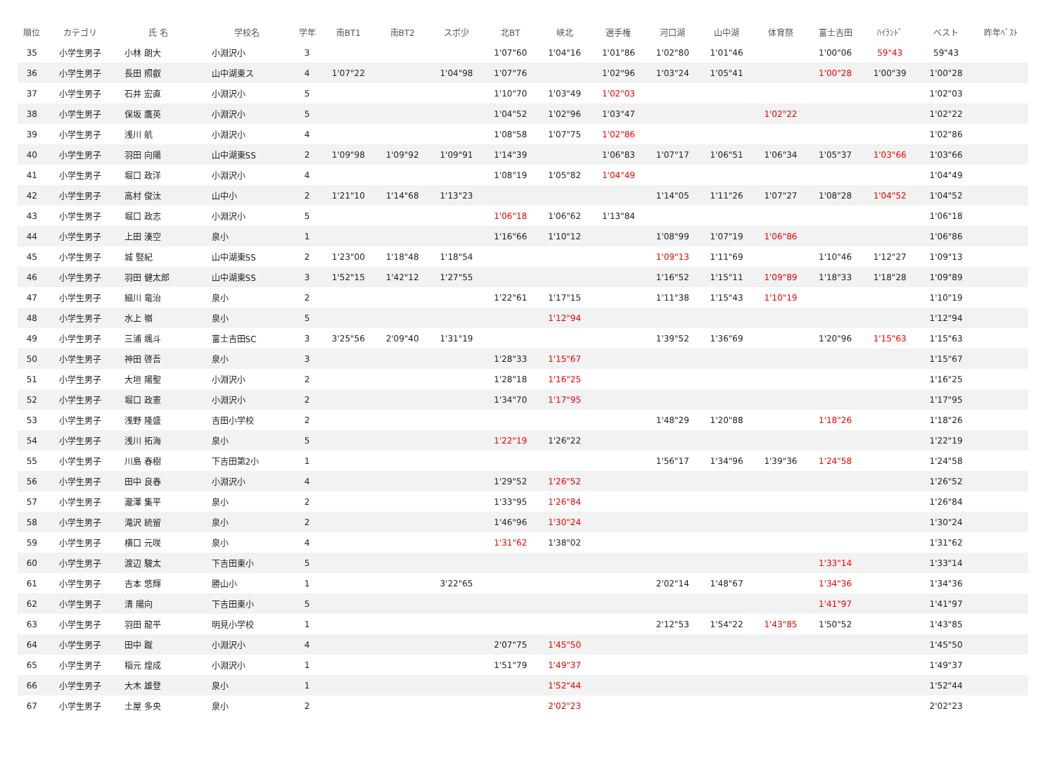| 順位 | カテゴリ | 氏 名 | 学校名 | 学年 | 南BT1 | 南BT2 | スポ少 | 北BT | 峡北 | 選手権 | 河口湖 | 山中湖 | 体育祭 | 富士吉田 | ﾊｲﾗﾝﾄﾞ | | ベスト | 昨年ﾍﾞｽﾄ |
| --- | --- | --- | --- | --- | --- | --- | --- | --- | --- | --- | --- | --- | --- | --- | --- | --- | --- | --- |
| 35 | 小学生男子 | 小林 朗大 | 小淵沢小 | 3 | | | | 1'07"60 | 1'04"16 | 1'01"86 | 1'02"80 | 1'01"46 | | 1'00"06 | 59"43 | | 59"43 | |
| 36 | 小学生男子 | 長田 照叡 | 山中湖東ス | 4 | 1'07"22 | | 1'04"98 | 1'07"76 | | 1'02"96 | 1'03"24 | 1'05"41 | | 1'00"28 | 1'00"39 | | 1'00"28 | |
| 37 | 小学生男子 | 石井 宏直 | 小淵沢小 | 5 | | | | 1'10"70 | 1'03"49 | 1'02"03 | | | | | | | 1'02"03 | |
| 38 | 小学生男子 | 保坂 鷹英 | 小淵沢小 | 5 | | | | 1'04"52 | 1'02"96 | 1'03"47 | | | 1'02"22 | | | | 1'02"22 | |
| 39 | 小学生男子 | 浅川 航 | 小淵沢小 | 4 | | | | 1'08"58 | 1'07"75 | 1'02"86 | | | | | | | 1'02"86 | |
| 40 | 小学生男子 | 羽田 向陽 | 山中湖東SS | 2 | 1'09"98 | 1'09"92 | 1'09"91 | 1'14"39 | | 1'06"83 | 1'07"17 | 1'06"51 | 1'06"34 | 1'05"37 | 1'03"66 | | 1'03"66 | |
| 41 | 小学生男子 | 堀口 政洋 | 小淵沢小 | 4 | | | | 1'08"19 | 1'05"82 | 1'04"49 | | | | | | | 1'04"49 | |
| 42 | 小学生男子 | 高村 俊汰 | 山中小 | 2 | 1'21"10 | 1'14"68 | 1'13"23 | | | | 1'14"05 | 1'11"26 | 1'07"27 | 1'08"28 | 1'04"52 | | 1'04"52 | |
| 43 | 小学生男子 | 堀口 政志 | 小淵沢小 | 5 | | | | 1'06"18 | 1'06"62 | 1'13"84 | | | | | | | 1'06"18 | |
| 44 | 小学生男子 | 上田 湊空 | 泉小 | 1 | | | | 1'16"66 | 1'10"12 | | 1'08"99 | 1'07"19 | 1'06"86 | | | | 1'06"86 | |
| 45 | 小学生男子 | 城 竪紀 | 山中湖東SS | 2 | 1'23"00 | 1'18"48 | 1'18"54 | | | | 1'09"13 | 1'11"69 | | 1'10"46 | 1'12"27 | | 1'09"13 | |
| 46 | 小学生男子 | 羽田 健太郎 | 山中湖東SS | 3 | 1'52"15 | 1'42"12 | 1'27"55 | | | | 1'16"52 | 1'15"11 | 1'09"89 | 1'18"33 | 1'18"28 | | 1'09"89 | |
| 47 | 小学生男子 | 細川 竜治 | 泉小 | 2 | | | | 1'22"61 | 1'17"15 | | 1'11"38 | 1'15"43 | 1'10"19 | | | | 1'10"19 | |
| 48 | 小学生男子 | 水上 嶺 | 泉小 | 5 | | | | | 1'12"94 | | | | | | | | 1'12"94 | |
| 49 | 小学生男子 | 三浦 颯斗 | 富士吉田SC | 3 | 3'25"56 | 2'09"40 | 1'31"19 | | | | 1'39"52 | 1'36"69 | | 1'20"96 | 1'15"63 | | 1'15"63 | |
| 50 | 小学生男子 | 神田 啓吾 | 泉小 | 3 | | | | 1'28"33 | 1'15"67 | | | | | | | | 1'15"67 | |
| 51 | 小学生男子 | 大垣 陽聖 | 小淵沢小 | 2 | | | | 1'28"18 | 1'16"25 | | | | | | | | 1'16"25 | |
| 52 | 小学生男子 | 堀口 政憲 | 小淵沢小 | 2 | | | | 1'34"70 | 1'17"95 | | | | | | | | 1'17"95 | |
| 53 | 小学生男子 | 浅野 隆盛 | 吉田小学校 | 2 | | | | | | | 1'48"29 | 1'20"88 | | 1'18"26 | | | 1'18"26 | |
| 54 | 小学生男子 | 浅川 拓海 | 泉小 | 5 | | | | 1'22"19 | 1'26"22 | | | | | | | | 1'22"19 | |
| 55 | 小学生男子 | 川島 春樹 | 下吉田第2小 | 1 | | | | | | | 1'56"17 | 1'34"96 | 1'39"36 | 1'24"58 | | | 1'24"58 | |
| 56 | 小学生男子 | 田中 良春 | 小淵沢小 | 4 | | | | 1'29"52 | 1'26"52 | | | | | | | | 1'26"52 | |
| 57 | 小学生男子 | 瀧澤 集平 | 泉小 | 2 | | | | 1'33"95 | 1'26"84 | | | | | | | | 1'26"84 | |
| 58 | 小学生男子 | 滝沢 統留 | 泉小 | 2 | | | | 1'46"96 | 1'30"24 | | | | | | | | 1'30"24 | |
| 59 | 小学生男子 | 横口 元咲 | 泉小 | 4 | | | | 1'31"62 | 1'38"02 | | | | | | | | 1'31"62 | |
| 60 | 小学生男子 | 渡辺 駿太 | 下吉田東小 | 5 | | | | | | | | | | 1'33"14 | | | 1'33"14 | |
| 61 | 小学生男子 | 吉本 悠輝 | 勝山小 | 1 | | | 3'22"65 | | | | 2'02"14 | 1'48"67 | | 1'34"36 | | | 1'34"36 | |
| 62 | 小学生男子 | 清 陽向 | 下吉田東小 | 5 | | | | | | | | | | 1'41"97 | | | 1'41"97 | |
| 63 | 小学生男子 | 羽田 龍平 | 明見小学校 | 1 | | | | | | | 2'12"53 | 1'54"22 | 1'43"85 | 1'50"52 | | | 1'43"85 | |
| 64 | 小学生男子 | 田中 蹴 | 小淵沢小 | 4 | | | | 2'07"75 | 1'45"50 | | | | | | | | 1'45"50 | |
| 65 | 小学生男子 | 稲元 煌成 | 小淵沢小 | 1 | | | | 1'51"79 | 1'49"37 | | | | | | | | 1'49"37 | |
| 66 | 小学生男子 | 大木 雄登 | 泉小 | 1 | | | | | 1'52"44 | | | | | | | | 1'52"44 | |
| 67 | 小学生男子 | 土屋 多央 | 泉小 | 2 | | | | | 2'02"23 | | | | | | | | 2'02"23 | |